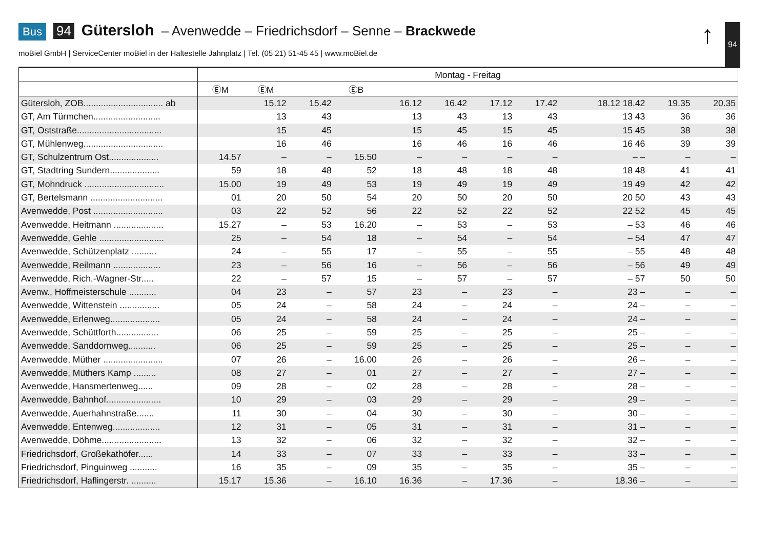Bus 94 Gütersloh – Avenwedde – Friedrichsdorf – Senne – Brackwede
moBiel GmbH | ServiceCenter moBiel in der Haltestelle Jahnplatz | Tel. (05 21) 51-45 45 | www.moBiel.de
↑ 94
| | Montag - Freitag | | | | | | | | | | |
| --- | --- | --- | --- | --- | --- | --- | --- | --- | --- | --- | --- |
| | ⒺM | ⒺM | | ⒺB | | | | | | | |
| Gütersloh, ZOB................................ ab | | 15.12 | 15.42 | | 16.12 | 16.42 | 17.12 | 17.42 | 18.12 18.42 | 19.35 | 20.35 |
| GT, Am Türmchen........................... | | 13 | 43 | | 13 | 43 | 13 | 43 | 13 43 | 36 | 36 |
| GT, Oststraße.................................. | | 15 | 45 | | 15 | 45 | 15 | 45 | 15 45 | 38 | 38 |
| GT, Mühlenweg................................ | | 16 | 46 | | 16 | 46 | 16 | 46 | 16 46 | 39 | 39 |
| GT, Schulzentrum Ost.................... | 14.57 | – | – | 15.50 | – | – | – | – | – – | – | – |
| GT, Stadtring Sundern.................... | 59 | 18 | 48 | 52 | 18 | 48 | 18 | 48 | 18 48 | 41 | 41 |
| GT, Mohndruck ................................ | 15.00 | 19 | 49 | 53 | 19 | 49 | 19 | 49 | 19 49 | 42 | 42 |
| GT, Bertelsmann ............................. | 01 | 20 | 50 | 54 | 20 | 50 | 20 | 50 | 20 50 | 43 | 43 |
| Avenwedde, Post ............................ | 03 | 22 | 52 | 56 | 22 | 52 | 22 | 52 | 22 52 | 45 | 45 |
| Avenwedde, Heitmann .................... | 15.27 | – | 53 | 16.20 | – | 53 | – | 53 | – 53 | 46 | 46 |
| Avenwedde, Gehle .......................... | 25 | – | 54 | 18 | – | 54 | – | 54 | – 54 | 47 | 47 |
| Avenwedde, Schützenplatz .......... | 24 | – | 55 | 17 | – | 55 | – | 55 | – 55 | 48 | 48 |
| Avenwedde, Reilmann ................... | 23 | – | 56 | 16 | – | 56 | – | 56 | – 56 | 49 | 49 |
| Avenwedde, Rich.-Wagner-Str..... | 22 | – | 57 | 15 | – | 57 | – | 57 | – 57 | 50 | 50 |
| Avenw., Hoffmeisterschule ........... | 04 | 23 | – | 57 | 23 | – | 23 | – | 23 – | – | – |
| Avenwedde, Wittenstein ................ | 05 | 24 | – | 58 | 24 | – | 24 | – | 24 – | – | – |
| Avenwedde, Erlenweg.................... | 05 | 24 | – | 58 | 24 | – | 24 | – | 24 – | – | – |
| Avenwedde, Schüttforth................. | 06 | 25 | – | 59 | 25 | – | 25 | – | 25 – | – | – |
| Avenwedde, Sanddornweg........... | 06 | 25 | – | 59 | 25 | – | 25 | – | 25 – | – | – |
| Avenwedde, Müther ........................ | 07 | 26 | – | 16.00 | 26 | – | 26 | – | 26 – | – | – |
| Avenwedde, Müthers Kamp ......... | 08 | 27 | – | 01 | 27 | – | 27 | – | 27 – | – | – |
| Avenwedde, Hansmertenweg...... | 09 | 28 | – | 02 | 28 | – | 28 | – | 28 – | – | – |
| Avenwedde, Bahnhof...................... | 10 | 29 | – | 03 | 29 | – | 29 | – | 29 – | – | – |
| Avenwedde, Auerhahnstraße....... | 11 | 30 | – | 04 | 30 | – | 30 | – | 30 – | – | – |
| Avenwedde, Entenweg................... | 12 | 31 | – | 05 | 31 | – | 31 | – | 31 – | – | – |
| Avenwedde, Döhme........................ | 13 | 32 | – | 06 | 32 | – | 32 | – | 32 – | – | – |
| Friedrichsdorf, Großekathöfer...... | 14 | 33 | – | 07 | 33 | – | 33 | – | 33 – | – | – |
| Friedrichsdorf, Pinguinweg ........... | 16 | 35 | – | 09 | 35 | – | 35 | – | 35 – | – | – |
| Friedrichsdorf, Haflingerstr. .......... | 15.17 | 15.36 | – | 16.10 | 16.36 | – | 17.36 | – | 18.36 – | – | – |